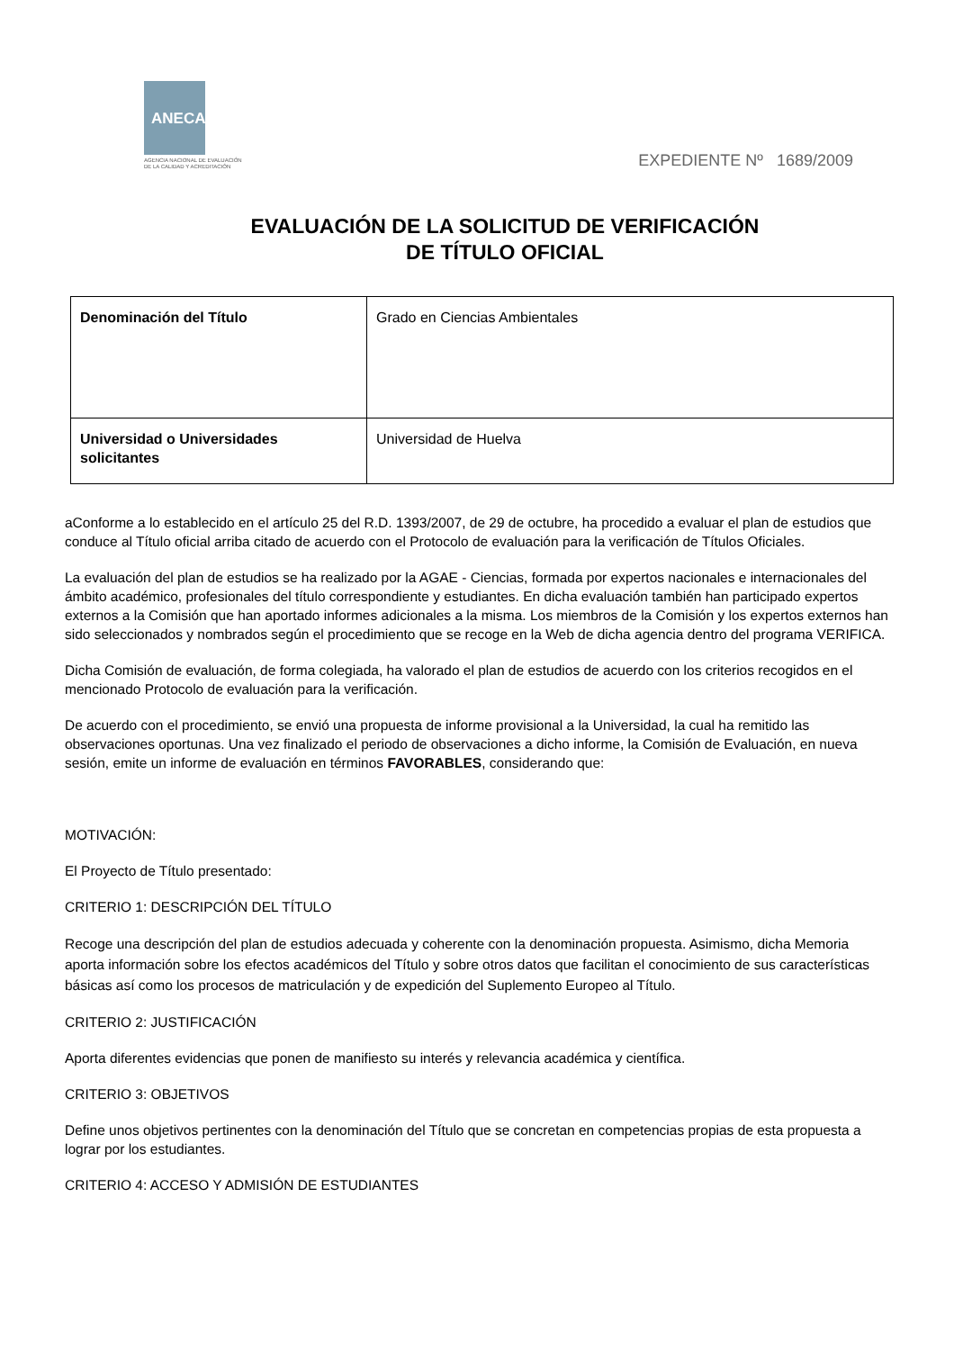ANECA
AGENCIA NACIONAL DE EVALUACIÓN
DE LA CALIDAD Y ACREDITACIÓN
EXPEDIENTE Nº 1689/2009
EVALUACIÓN DE LA SOLICITUD DE VERIFICACIÓN
DE TÍTULO OFICIAL
| Denominación del Título | Grado en Ciencias Ambientales |
| Universidad o Universidades solicitantes | Universidad de Huelva |
aConforme a lo establecido en el artículo 25 del R.D. 1393/2007, de 29 de octubre, ha procedido a evaluar el plan de estudios que conduce al Título oficial arriba citado de acuerdo con el Protocolo de evaluación para la verificación de Títulos Oficiales.
La evaluación del plan de estudios se ha realizado por la AGAE - Ciencias, formada por expertos nacionales e internacionales del ámbito académico, profesionales del título correspondiente y estudiantes. En dicha evaluación también han participado expertos externos a la Comisión que han aportado informes adicionales a la misma. Los miembros de la Comisión y los expertos externos han sido seleccionados y nombrados según el procedimiento que se recoge en la Web de dicha agencia dentro del programa VERIFICA.
Dicha Comisión de evaluación, de forma colegiada, ha valorado el plan de estudios de acuerdo con los criterios recogidos en el mencionado Protocolo de evaluación para la verificación.
De acuerdo con el procedimiento, se envió una propuesta de informe provisional a la Universidad, la cual ha remitido las observaciones oportunas. Una vez finalizado el periodo de observaciones a dicho informe, la Comisión de Evaluación, en nueva sesión, emite un informe de evaluación en términos FAVORABLES, considerando que:
MOTIVACIÓN:
El Proyecto de Título presentado:
CRITERIO 1: DESCRIPCIÓN DEL TÍTULO
Recoge una descripción del plan de estudios adecuada y coherente con la denominación propuesta. Asimismo, dicha Memoria aporta información sobre los efectos académicos del Título y sobre otros datos que facilitan el conocimiento de sus características básicas así como los procesos de matriculación y de expedición del Suplemento Europeo al Título.
CRITERIO 2: JUSTIFICACIÓN
Aporta diferentes evidencias que ponen de manifiesto su interés y relevancia académica y científica.
CRITERIO 3: OBJETIVOS
Define unos objetivos pertinentes con la denominación del Título que se concretan en competencias propias de esta propuesta a lograr por los estudiantes.
CRITERIO 4: ACCESO Y ADMISIÓN DE ESTUDIANTES